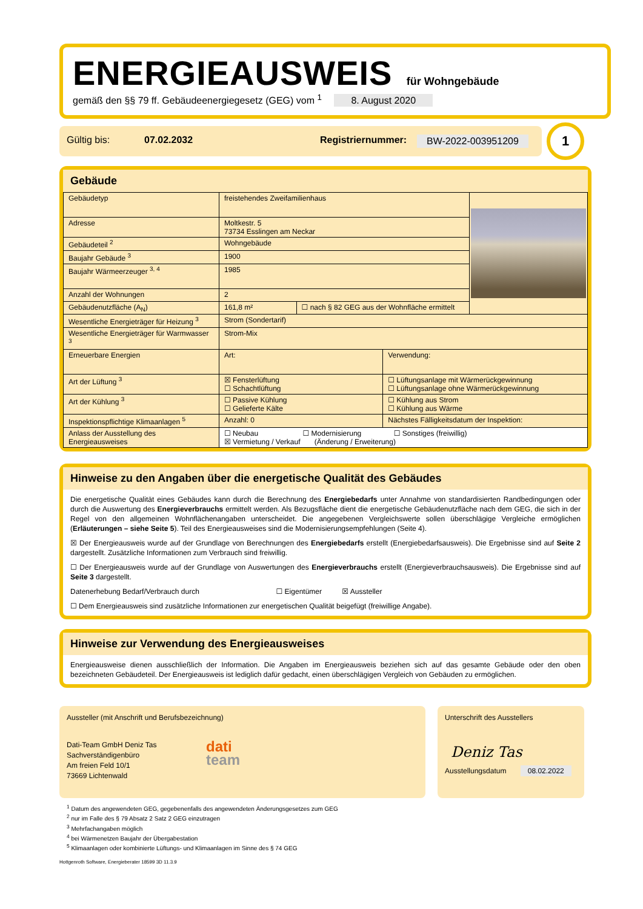ENERGIEAUSWEIS
für Wohngebäude
gemäß den §§ 79 ff. Gebäudeenergiegesetz (GEG) vom <sup>1</sup> 8. August 2020
Gültig bis: 07.02.2032 Registriernummer: BW-2022-003951209
1
Gebäude
| Gebäudetyp | freistehendes Zweifamilienhaus | | | |
| Adresse | Moltkestr. 5 73734 Esslingen am Neckar | | | |
| Gebäudeteil <sup>2</sup> | Wohngebäude | | | |
| Baujahr Gebäude <sup>3</sup> | 1900 | | | |
| Baujahr Wärmeerzeuger <sup>3, 4</sup> | 1985 | | | |
| Anzahl der Wohnungen | 2 | | | |
| Gebäudenutzfläche (A<sub>N</sub>) | 161,8 m² | ☐ nach § 82 GEG aus der Wohnfläche ermittelt | | |
| Wesentliche Energieträger für Heizung <sup>3</sup> | Strom (Sondertarif) | | | |
| Wesentliche Energieträger für Warmwasser <sup>3</sup> | Strom-Mix | | | |
| Erneuerbare Energien | Art: | | Verwendung: | |
| Art der Lüftung <sup>3</sup> | ☒ Fensterlüftung ☐ Schachtlüftung | | ☐ Lüftungsanlage mit Wärmerückgewinnung ☐ Lüftungsanlage ohne Wärmerückgewinnung | |
| Art der Kühlung <sup>3</sup> | ☐ Passive Kühlung ☐ Gelieferte Kälte | | ☐ Kühlung aus Strom ☐ Kühlung aus Wärme | |
| Inspektionspflichtige Klimaanlagen <sup>5</sup> | Anzahl: 0 | | Nächstes Fälligkeitsdatum der Inspektion: | |
| Anlass der Ausstellung des Energieausweises | ☐ Neubau ☐ Modernisierung ☐ Sonstiges (freiwillig) ☒ Vermietung / Verkauf (Änderung / Erweiterung) | | | |
Hinweise zu den Angaben über die energetische Qualität des Gebäudes
Die energetische Qualität eines Gebäudes kann durch die Berechnung des Energiebedarfs unter Annahme von standardisierten Randbedingungen oder durch die Auswertung des Energieverbrauchs ermittelt werden. Als Bezugsfläche dient die energetische Gebäudenutzfläche nach dem GEG, die sich in der Regel von den allgemeinen Wohnflächenangaben unterscheidet. Die angegebenen Vergleichswerte sollen überschlägige Vergleiche ermöglichen (Erläuterungen – siehe Seite 5). Teil des Energieausweises sind die Modernisierungsempfehlungen (Seite 4).
☒ Der Energieausweis wurde auf der Grundlage von Berechnungen des Energiebedarfs erstellt (Energiebedarfsausweis). Die Ergebnisse sind auf Seite 2 dargestellt. Zusätzliche Informationen zum Verbrauch sind freiwillig.
☐ Der Energieausweis wurde auf der Grundlage von Auswertungen des Energieverbrauchs erstellt (Energieverbrauchsausweis). Die Ergebnisse sind auf Seite 3 dargestellt.
Datenerhebung Bedarf/Verbrauch durch ☐ Eigentümer ☒ Aussteller
☐ Dem Energieausweis sind zusätzliche Informationen zur energetischen Qualität beigefügt (freiwillige Angabe).
Hinweise zur Verwendung des Energieausweises
Energieausweise dienen ausschließlich der Information. Die Angaben im Energieausweis beziehen sich auf das gesamte Gebäude oder den oben bezeichneten Gebäudeteil. Der Energieausweis ist lediglich dafür gedacht, einen überschlägigen Vergleich von Gebäuden zu ermöglichen.
Aussteller (mit Anschrift und Berufsbezeichnung)
Dati-Team GmbH Deniz Tas
Sachverständigenbüro
Am freien Feld 10/1
73669 Lichtenwald
dati
team
Unterschrift des Ausstellers
Deniz Tas
Ausstellungsdatum 08.02.2022
<sup>1</sup> Datum des angewendeten GEG, gegebenenfalls des angewendeten Änderungsgesetzes zum GEG
<sup>2</sup> nur im Falle des § 79 Absatz 2 Satz 2 GEG einzutragen
<sup>3</sup> Mehrfachangaben möglich
<sup>4</sup> bei Wärmenetzen Baujahr der Übergabestation
<sup>5</sup> Klimaanlagen oder kombinierte Lüftungs- und Klimaanlagen im Sinne des § 74 GEG
Hottgenroth Software, Energieberater 18599 3D 11.3.9